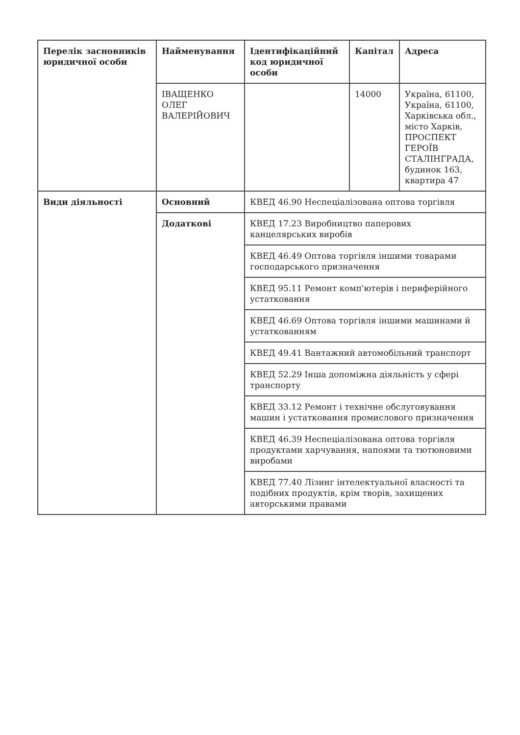| Перелік засновників юридичної особи | Найменування | Ідентифікаційний код юридичної особи | Капітал | Адреса |
| --- | --- | --- | --- | --- |
| | ІВАЩЕНКО ОЛЕГ ВАЛЕРІЙОВИЧ | | 14000 | Україна, 61100, Україна, 61100, Харківська обл., місто Харків, ПРОСПЕКТ ГЕРОЇВ СТАЛІНГРАДА, будинок 163, квартира 47 |
| Види діяльності | Основний | КВЕД 46.90 Неспеціалізована оптова торгівля | | |
| | Додаткові | КВЕД 17.23 Виробництво паперових канцелярських виробів | | |
| | | КВЕД 46.49 Оптова торгівля іншими товарами господарського призначення | | |
| | | КВЕД 95.11 Ремонт комп'ютерів і периферійного устатковання | | |
| | | КВЕД 46.69 Оптова торгівля іншими машинами й устаткованням | | |
| | | КВЕД 49.41 Вантажний автомобільний транспорт | | |
| | | КВЕД 52.29 Інша допоміжна діяльність у сфері транспорту | | |
| | | КВЕД 33.12 Ремонт і технічне обслуговування машин і устатковання промислового призначення | | |
| | | КВЕД 46.39 Неспеціалізована оптова торгівля продуктами харчування, напоями та тютюновими виробами | | |
| | | КВЕД 77.40 Лізинг інтелектуальної власності та подібних продуктів, крім творів, захищених авторськими правами | | |